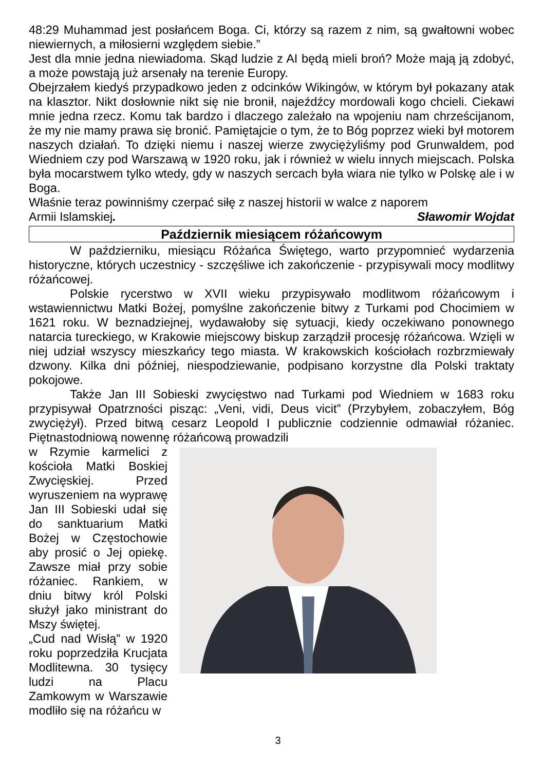48:29 Muhammad jest posłańcem Boga. Ci, którzy są razem z nim, są gwałtowni wobec niewiernych, a miłosierni względem siebie.”
Jest dla mnie jedna niewiadoma. Skąd ludzie z AI będą mieli broń? Może mają ją zdobyć, a może powstają już arsenały na terenie Europy.
Obejrzałem kiedyś przypadkowo jeden z odcinków Wikingów, w którym był pokazany atak na klasztor. Nikt dosłownie nikt się nie bronił, najeźdźcy mordowali kogo chcieli. Ciekawi mnie jedna rzecz. Komu tak bardzo i dlaczego zależało na wpojeniu nam chrześcijanom, że my nie mamy prawa się bronić. Pamiętajcie o tym, że to Bóg poprzez wieki był motorem naszych działań. To dzięki niemu i naszej wierze zwyciężyliśmy pod Grunwaldem, pod Wiedniem czy pod Warszawą w 1920 roku, jak i również w wielu innych miejscach. Polska była mocarstwem tylko wtedy, gdy w naszych sercach była wiara nie tylko w Polskę ale i w Boga.
Właśnie teraz powinniśmy czerpać siłę z naszej historii w walce z naporem
Armii Islamskiej. Sławomir Wojdat
Październik miesiącem różańcowym
W październiku, miesiącu Różańca Świętego, warto przypomnieć wydarzenia historyczne, których uczestnicy - szczęśliwe ich zakończenie - przypisywali mocy modlitwy różańcowej.
Polskie rycerstwo w XVII wieku przypisywało modlitwom różańcowym i wstawiennictwu Matki Bożej, pomyślne zakończenie bitwy z Turkami pod Chocimiem w 1621 roku. W beznadziejnej, wydawałoby się sytuacji, kiedy oczekiwano ponownego natarcia tureckiego, w Krakowie miejscowy biskup zarządził procesję różańcowa. Wzięli w niej udział wszyscy mieszkańcy tego miasta. W krakowskich kościołach rozbrzmiewały dzwony. Kilka dni później, niespodziewanie, podpisano korzystne dla Polski traktaty pokojowe.
Także Jan III Sobieski zwycięstwo nad Turkami pod Wiedniem w 1683 roku przypisywał Opatrzności pisząc: „Veni, vidi, Deus vicit” (Przybyłem, zobaczyłem, Bóg zwyciężył). Przed bitwą cesarz Leopold I publicznie codziennie odmawiał różaniec. Piętnastodniową nowennę różańcową prowadzili
w Rzymie karmelici z kościoła Matki Boskiej Zwycięskiej. Przed wyruszeniem na wyprawę Jan III Sobieski udał się do sanktuarium Matki Bożej w Częstochowie aby prosić o Jej opiekę. Zawsze miał przy sobie różaniec. Rankiem, w dniu bitwy król Polski służył jako ministrant do Mszy świętej.
„Cud nad Wisłą” w 1920 roku poprzedziła Krucjata Modlitewna. 30 tysięcy ludzi na Placu Zamkowym w Warszawie modliło się na różańcu w
3